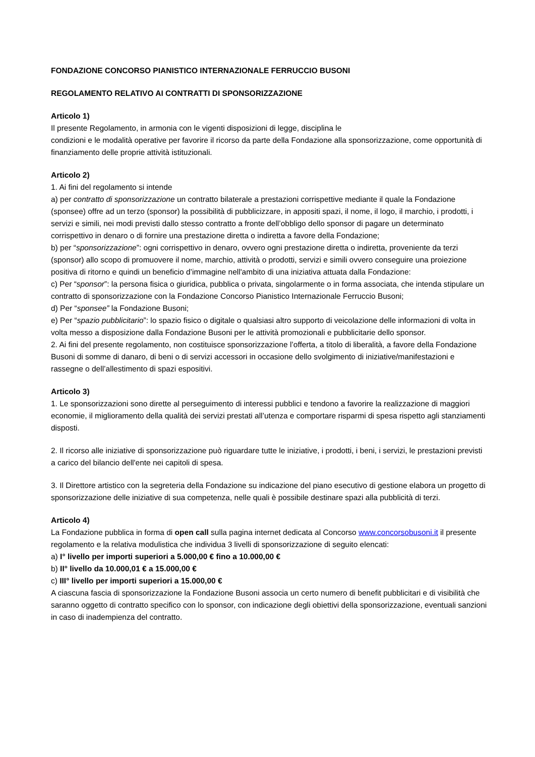FONDAZIONE CONCORSO PIANISTICO INTERNAZIONALE FERRUCCIO BUSONI
REGOLAMENTO RELATIVO AI CONTRATTI DI SPONSORIZZAZIONE
Articolo 1)
Il presente Regolamento, in armonia con le vigenti disposizioni di legge, disciplina le
condizioni e le modalità operative per favorire il ricorso da parte della Fondazione alla sponsorizzazione, come opportunità di finanziamento delle proprie attività istituzionali.
Articolo 2)
1. Ai fini del regolamento si intende
a) per contratto di sponsorizzazione un contratto bilaterale a prestazioni corrispettive mediante il quale la Fondazione (sponsee) offre ad un terzo (sponsor) la possibilità di pubblicizzare, in appositi spazi, il nome, il logo, il marchio, i prodotti, i servizi e simili, nei modi previsti dallo stesso contratto a fronte dell’obbligo dello sponsor di pagare un determinato corrispettivo in denaro o di fornire una prestazione diretta o indiretta a favore della Fondazione;
b) per “sponsorizzazione”: ogni corrispettivo in denaro, ovvero ogni prestazione diretta o indiretta, proveniente da terzi (sponsor) allo scopo di promuovere il nome, marchio, attività o prodotti, servizi e simili ovvero conseguire una proiezione positiva di ritorno e quindi un beneficio d’immagine nell'ambito di una iniziativa attuata dalla Fondazione:
c) Per “sponsor”: la persona fisica o giuridica, pubblica o privata, singolarmente o in forma associata, che intenda stipulare un contratto di sponsorizzazione con la Fondazione Concorso Pianistico Internazionale Ferruccio Busoni;
d) Per “sponsee” la Fondazione Busoni;
e) Per “spazio pubblicitario”: lo spazio fisico o digitale o qualsiasi altro supporto di veicolazione delle informazioni di volta in volta messo a disposizione dalla Fondazione Busoni per le attività promozionali e pubblicitarie dello sponsor.
2. Ai fini del presente regolamento, non costituisce sponsorizzazione l’offerta, a titolo di liberalità, a favore della Fondazione Busoni di somme di danaro, di beni o di servizi accessori in occasione dello svolgimento di iniziative/manifestazioni e rassegne o dell’allestimento di spazi espositivi.
Articolo 3)
1. Le sponsorizzazioni sono dirette al perseguimento di interessi pubblici e tendono a favorire la realizzazione di maggiori economie, il miglioramento della qualità dei servizi prestati all’utenza e comportare risparmi di spesa rispetto agli stanziamenti disposti.
2. Il ricorso alle iniziative di sponsorizzazione può riguardare tutte le iniziative, i prodotti, i beni, i servizi, le prestazioni previsti a carico del bilancio dell'ente nei capitoli di spesa.
3. Il Direttore artistico con la segreteria della Fondazione su indicazione del piano esecutivo di gestione elabora un progetto di sponsorizzazione delle iniziative di sua competenza, nelle quali è possibile destinare spazi alla pubblicità di terzi.
Articolo 4)
La Fondazione pubblica in forma di open call sulla pagina internet dedicata al Concorso www.concorsobusoni.it il presente regolamento e la relativa modulistica che individua 3 livelli di sponsorizzazione di seguito elencati:
a) I° livello per importi superiori a 5.000,00 € fino a 10.000,00 €
b) II° livello da 10.000,01 € a 15.000,00 €
c) III° livello per importi superiori a 15.000,00 €
A ciascuna fascia di sponsorizzazione la Fondazione Busoni associa un certo numero di benefit pubblicitari e di visibilità che saranno oggetto di contratto specifico con lo sponsor, con indicazione degli obiettivi della sponsorizzazione, eventuali sanzioni in caso di inadempienza del contratto.